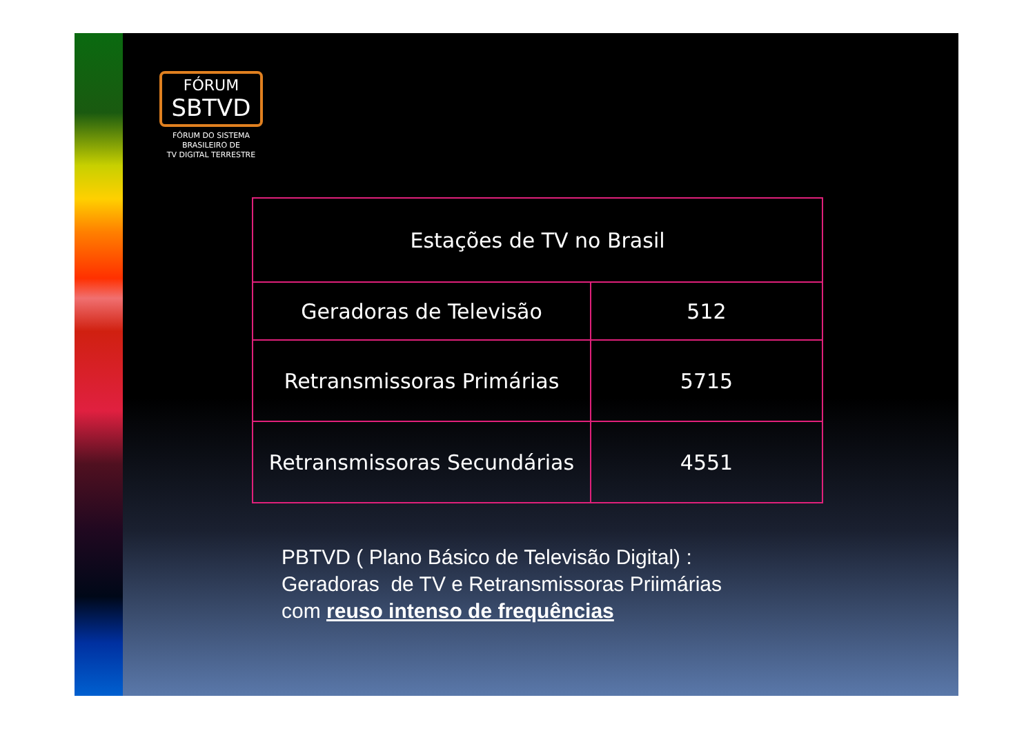FÓRUM
SBTVD
FÓRUM DO SISTEMA
BRASILEIRO DE
TV DIGITAL TERRESTRE
| Estações de TV no Brasil | |
| --- | --- |
| Geradoras de Televisão | 512 |
| Retransmissoras Primárias | 5715 |
| Retransmissoras Secundárias | 4551 |
PBTVD ( Plano Básico de Televisão Digital) :
Geradoras de TV e Retransmissoras Priimárias
com reuso intenso de frequências